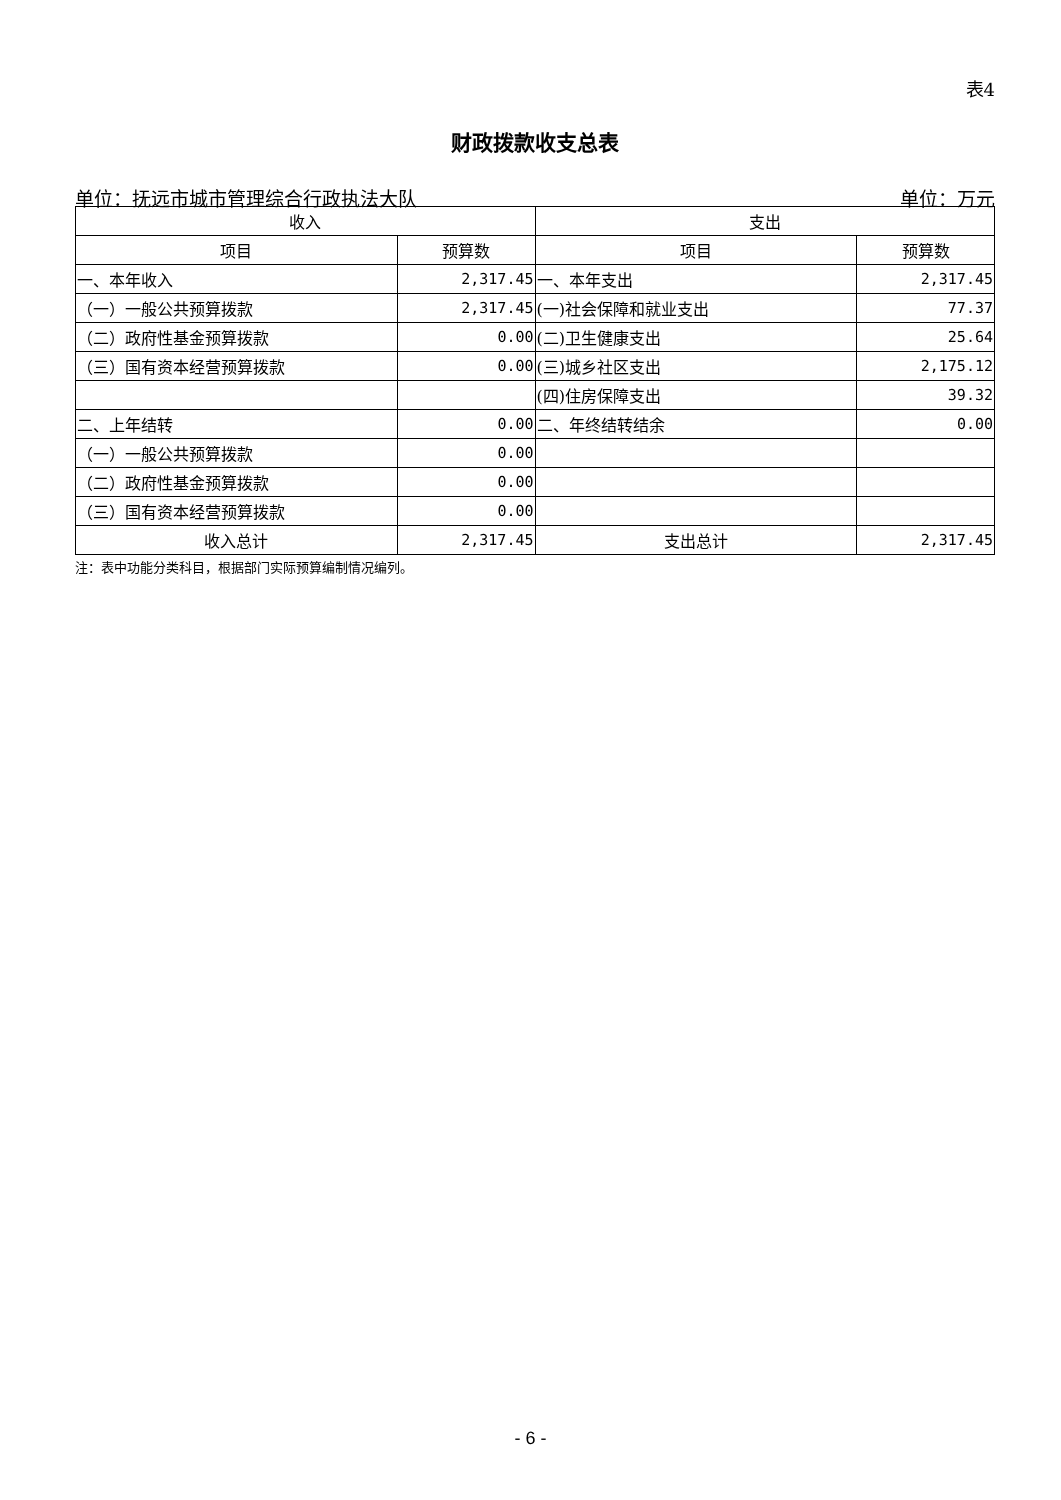表4
财政拨款收支总表
单位：抚远市城市管理综合行政执法大队 单位：万元
| 收入 | | 支出 | |
| --- | --- | --- | --- |
| 项目 | 预算数 | 项目 | 预算数 |
| 一、本年收入 | 2,317.45 | 一、本年支出 | 2,317.45 |
| （一）一般公共预算拨款 | 2,317.45 | (一)社会保障和就业支出 | 77.37 |
| （二）政府性基金预算拨款 | 0.00 | (二)卫生健康支出 | 25.64 |
| （三）国有资本经营预算拨款 | 0.00 | (三)城乡社区支出 | 2,175.12 |
| | | (四)住房保障支出 | 39.32 |
| 二、上年结转 | 0.00 | 二、年终结转结余 | 0.00 |
| （一）一般公共预算拨款 | 0.00 | | |
| （二）政府性基金预算拨款 | 0.00 | | |
| （三）国有资本经营预算拨款 | 0.00 | | |
| 收入总计 | 2,317.45 | 支出总计 | 2,317.45 |
注：表中功能分类科目，根据部门实际预算编制情况编列。
- 6 -